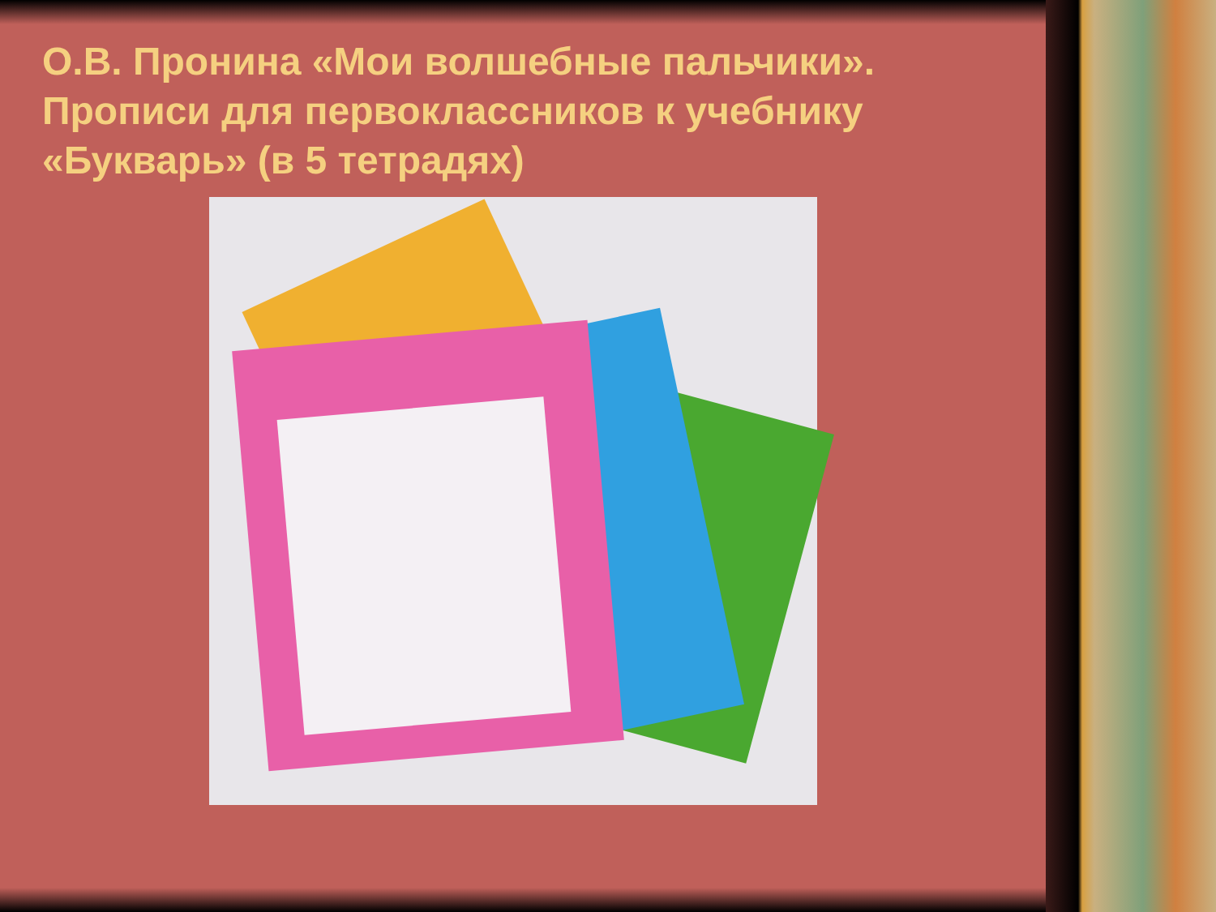О.В. Пронина «Мои волшебные пальчики». Прописи для первоклассников к учебнику «Букварь» (в 5 тетрадях)